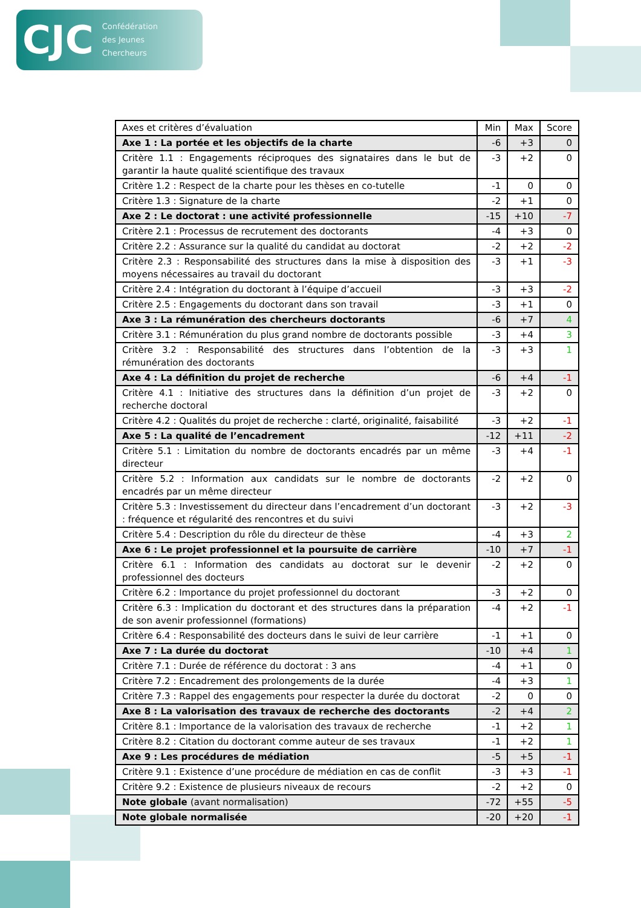CJC Confédération
des Jeunes
Chercheurs
| Axes et critères d’évaluation | Min | Max | Score |
| --- | --- | --- | --- |
| Axe 1 : La portée et les objectifs de la charte | -6 | +3 | 0 |
| Critère 1.1 : Engagements réciproques des signataires dans le but de garantir la haute qualité scientifique des travaux | -3 | +2 | 0 |
| Critère 1.2 : Respect de la charte pour les thèses en co-tutelle | -1 | 0 | 0 |
| Critère 1.3 : Signature de la charte | -2 | +1 | 0 |
| Axe 2 : Le doctorat : une activité professionnelle | -15 | +10 | -7 |
| Critère 2.1 : Processus de recrutement des doctorants | -4 | +3 | 0 |
| Critère 2.2 : Assurance sur la qualité du candidat au doctorat | -2 | +2 | -2 |
| Critère 2.3 : Responsabilité des structures dans la mise à disposition des moyens nécessaires au travail du doctorant | -3 | +1 | -3 |
| Critère 2.4 : Intégration du doctorant à l’équipe d’accueil | -3 | +3 | -2 |
| Critère 2.5 : Engagements du doctorant dans son travail | -3 | +1 | 0 |
| Axe 3 : La rémunération des chercheurs doctorants | -6 | +7 | 4 |
| Critère 3.1 : Rémunération du plus grand nombre de doctorants possible | -3 | +4 | 3 |
| Critère 3.2 : Responsabilité des structures dans l’obtention de la rémunération des doctorants | -3 | +3 | 1 |
| Axe 4 : La définition du projet de recherche | -6 | +4 | -1 |
| Critère 4.1 : Initiative des structures dans la définition d’un projet de recherche doctoral | -3 | +2 | 0 |
| Critère 4.2 : Qualités du projet de recherche : clarté, originalité, faisabilité | -3 | +2 | -1 |
| Axe 5 : La qualité de l’encadrement | -12 | +11 | -2 |
| Critère 5.1 : Limitation du nombre de doctorants encadrés par un même directeur | -3 | +4 | -1 |
| Critère 5.2 : Information aux candidats sur le nombre de doctorants encadrés par un même directeur | -2 | +2 | 0 |
| Critère 5.3 : Investissement du directeur dans l’encadrement d’un doctorant : fréquence et régularité des rencontres et du suivi | -3 | +2 | -3 |
| Critère 5.4 : Description du rôle du directeur de thèse | -4 | +3 | 2 |
| Axe 6 : Le projet professionnel et la poursuite de carrière | -10 | +7 | -1 |
| Critère 6.1 : Information des candidats au doctorat sur le devenir professionnel des docteurs | -2 | +2 | 0 |
| Critère 6.2 : Importance du projet professionnel du doctorant | -3 | +2 | 0 |
| Critère 6.3 : Implication du doctorant et des structures dans la préparation de son avenir professionnel (formations) | -4 | +2 | -1 |
| Critère 6.4 : Responsabilité des docteurs dans le suivi de leur carrière | -1 | +1 | 0 |
| Axe 7 : La durée du doctorat | -10 | +4 | 1 |
| Critère 7.1 : Durée de référence du doctorat : 3 ans | -4 | +1 | 0 |
| Critère 7.2 : Encadrement des prolongements de la durée | -4 | +3 | 1 |
| Critère 7.3 : Rappel des engagements pour respecter la durée du doctorat | -2 | 0 | 0 |
| Axe 8 : La valorisation des travaux de recherche des doctorants | -2 | +4 | 2 |
| Critère 8.1 : Importance de la valorisation des travaux de recherche | -1 | +2 | 1 |
| Critère 8.2 : Citation du doctorant comme auteur de ses travaux | -1 | +2 | 1 |
| Axe 9 : Les procédures de médiation | -5 | +5 | -1 |
| Critère 9.1 : Existence d’une procédure de médiation en cas de conflit | -3 | +3 | -1 |
| Critère 9.2 : Existence de plusieurs niveaux de recours | -2 | +2 | 0 |
| Note globale (avant normalisation) | -72 | +55 | -5 |
| Note globale normalisée | -20 | +20 | -1 |